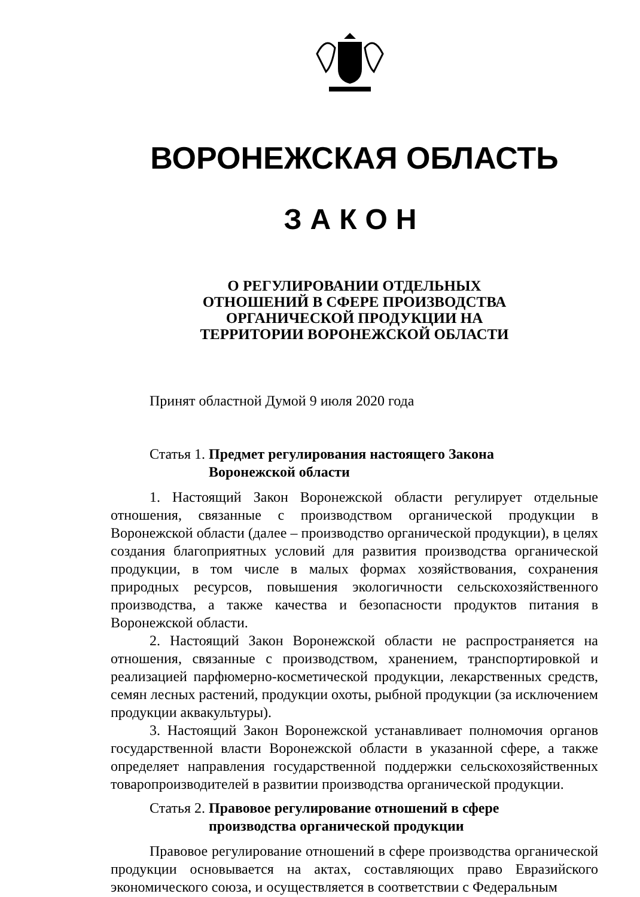ВОРОНЕЖСКАЯ ОБЛАСТЬ
ЗАКОН
О РЕГУЛИРОВАНИИ ОТДЕЛЬНЫХ
ОТНОШЕНИЙ В СФЕРЕ ПРОИЗВОДСТВА
ОРГАНИЧЕСКОЙ ПРОДУКЦИИ НА
ТЕРРИТОРИИ ВОРОНЕЖСКОЙ ОБЛАСТИ
Принят областной Думой 9 июля 2020 года
Статья 1. Предмет регулирования настоящего Закона
Воронежской области
1. Настоящий Закон Воронежской области регулирует отдельные отношения, связанные с производством органической продукции в Воронежской области (далее – производство органической продукции), в целях создания благоприятных условий для развития производства органической продукции, в том числе в малых формах хозяйствования, сохранения природных ресурсов, повышения экологичности сельскохозяйственного производства, а также качества и безопасности продуктов питания в Воронежской области.
2. Настоящий Закон Воронежской области не распространяется на отношения, связанные с производством, хранением, транспортировкой и реализацией парфюмерно-косметической продукции, лекарственных средств, семян лесных растений, продукции охоты, рыбной продукции (за исключением продукции аквакультуры).
3. Настоящий Закон Воронежской устанавливает полномочия органов государственной власти Воронежской области в указанной сфере, а также определяет направления государственной поддержки сельскохозяйственных товаропроизводителей в развитии производства органической продукции.
Статья 2. Правовое регулирование отношений в сфере
производства органической продукции
Правовое регулирование отношений в сфере производства органической продукции основывается на актах, составляющих право Евразийского экономического союза, и осуществляется в соответствии с Федеральным